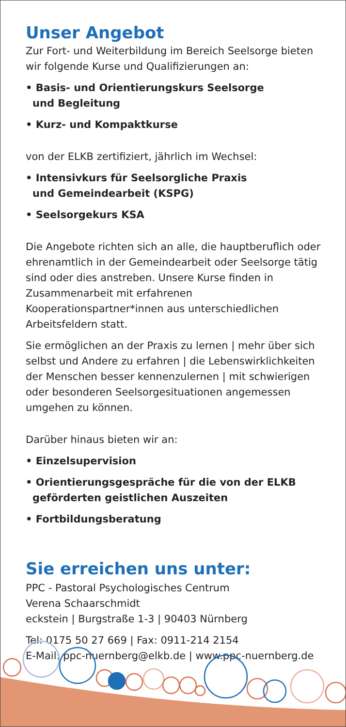Unser Angebot
Zur Fort- und Weiterbildung im Bereich Seelsorge bieten wir folgende Kurse und Qualifizierungen an:
• Basis- und Orientierungskurs Seelsorge
und Begleitung
• Kurz- und Kompaktkurse
von der ELKB zertifiziert, jährlich im Wechsel:
• Intensivkurs für Seelsorgliche Praxis
und Gemeindearbeit (KSPG)
• Seelsorgekurs KSA
Die Angebote richten sich an alle, die hauptberuflich oder ehrenamtlich in der Gemeindearbeit oder Seelsorge tätig sind oder dies anstreben. Unsere Kurse finden in Zusammenarbeit mit erfahrenen Kooperationspartner*innen aus unterschiedlichen Arbeitsfeldern statt.
Sie ermöglichen an der Praxis zu lernen | mehr über sich selbst und Andere zu erfahren | die Lebenswirklichkeiten der Menschen besser kennenzulernen | mit schwierigen oder besonderen Seelsorgesituationen angemessen umgehen zu können.
Darüber hinaus bieten wir an:
• Einzelsupervision
• Orientierungsgespräche für die von der ELKB
geförderten geistlichen Auszeiten
• Fortbildungsberatung
Sie erreichen uns unter:
PPC - Pastoral Psychologisches Centrum
Verena Schaarschmidt
eckstein | Burgstraße 1-3 | 90403 Nürnberg
Tel: 0175 50 27 669 | Fax: 0911-214 2154
E-Mail: ppc-nuernberg@elkb.de | www.ppc-nuernberg.de